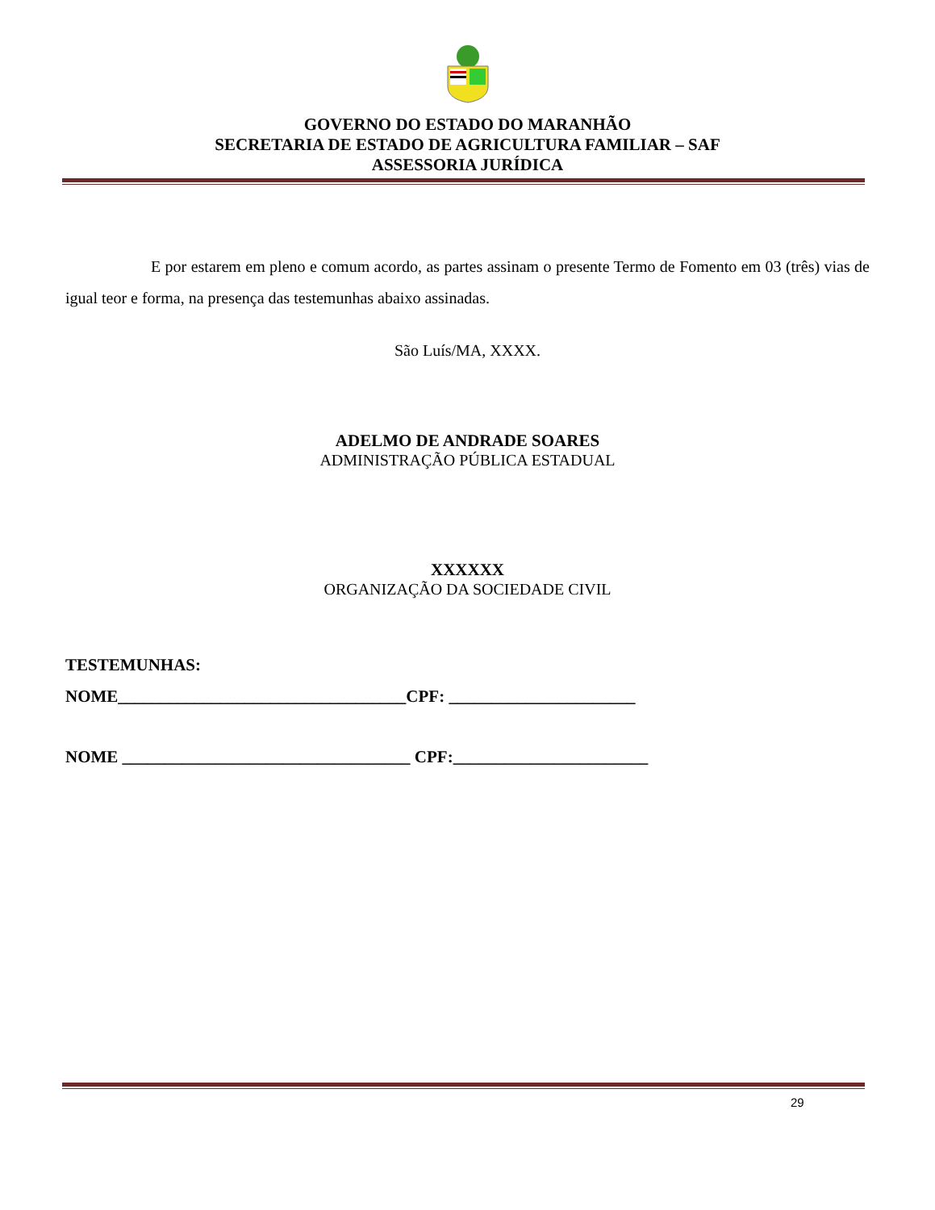GOVERNO DO ESTADO DO MARANHÃO
SECRETARIA DE ESTADO DE AGRICULTURA FAMILIAR – SAF
ASSESSORIA JURÍDICA
E por estarem em pleno e comum acordo, as partes assinam o presente Termo de Fomento em 03 (três) vias de igual teor e forma, na presença das testemunhas abaixo assinadas.
São Luís/MA, XXXX.
ADELMO DE ANDRADE SOARES
ADMINISTRAÇÃO PÚBLICA ESTADUAL
XXXXXX
ORGANIZAÇÃO DA SOCIEDADE CIVIL
TESTEMUNHAS:
NOME__________________________________CPF: ______________________
NOME __________________________________ CPF:_______________________
29